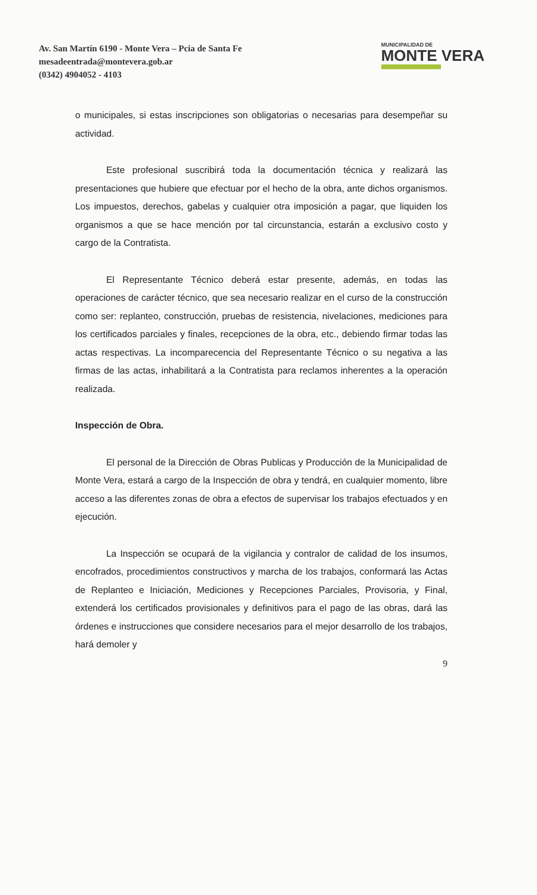Av. San Martín 6190 - Monte Vera – Pcia de Santa Fe
mesadeentrada@montevera.gob.ar
(0342) 4904052 - 4103
MUNICIPALIDAD DE
MONTE VERA
o municipales, si estas inscripciones son obligatorias o necesarias para desempeñar su actividad.
Este profesional suscribirá toda la documentación técnica y realizará las presentaciones que hubiere que efectuar por el hecho de la obra, ante dichos organismos. Los impuestos, derechos, gabelas y cualquier otra imposición a pagar, que liquiden los organismos a que se hace mención por tal circunstancia, estarán a exclusivo costo y cargo de la Contratista.
El Representante Técnico deberá estar presente, además, en todas las operaciones de carácter técnico, que sea necesario realizar en el curso de la construcción como ser: replanteo, construcción, pruebas de resistencia, nivelaciones, mediciones para los certificados parciales y finales, recepciones de la obra, etc., debiendo firmar todas las actas respectivas. La incomparecencia del Representante Técnico o su negativa a las firmas de las actas, inhabilitará a la Contratista para reclamos inherentes a la operación realizada.
Inspección de Obra.
El personal de la Dirección de Obras Publicas y Producción de la Municipalidad de Monte Vera, estará a cargo de la Inspección de obra y tendrá, en cualquier momento, libre acceso a las diferentes zonas de obra a efectos de supervisar los trabajos efectuados y en ejecución.
La Inspección se ocupará de la vigilancia y contralor de calidad de los insumos, encofrados, procedimientos constructivos y marcha de los trabajos, conformará las Actas de Replanteo e Iniciación, Mediciones y Recepciones Parciales, Provisoria, y Final, extenderá los certificados provisionales y definitivos para el pago de las obras, dará las órdenes e instrucciones que considere necesarios para el mejor desarrollo de los trabajos, hará demoler y
9